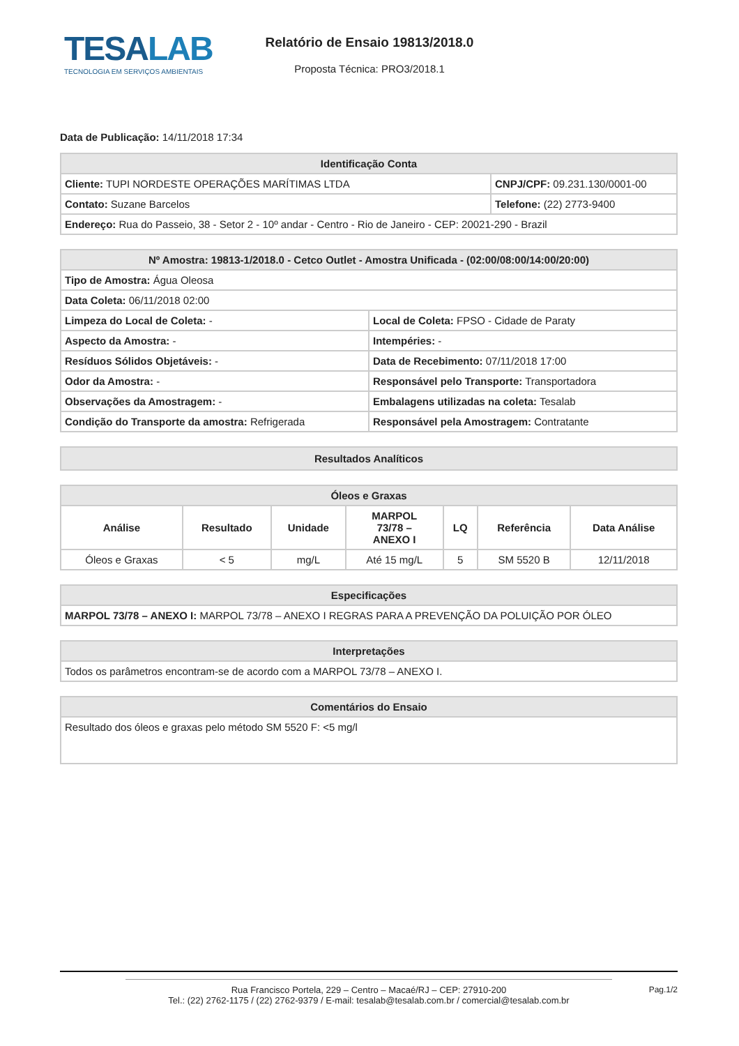TESALAB
TECNOLOGIA EM SERVIÇOS AMBIENTAIS
Relatório de Ensaio 19813/2018.0
Proposta Técnica: PRO3/2018.1
Data de Publicação: 14/11/2018 17:34
| Identificação Conta | |
| --- | --- |
| Cliente: TUPI NORDESTE OPERAÇÕES MARÍTIMAS LTDA | CNPJ/CPF: 09.231.130/0001-00 |
| Contato: Suzane Barcelos | Telefone: (22) 2773-9400 |
| Endereço: Rua do Passeio, 38 - Setor 2 - 10º andar - Centro - Rio de Janeiro - CEP: 20021-290 - Brazil | |
| Nº Amostra: 19813-1/2018.0 - Cetco Outlet - Amostra Unificada - (02:00/08:00/14:00/20:00) | |
| --- | --- |
| Tipo de Amostra: Água Oleosa | |
| Data Coleta: 06/11/2018 02:00 | |
| Limpeza do Local de Coleta: - | Local de Coleta: FPSO - Cidade de Paraty |
| Aspecto da Amostra: - | Intempéries: - |
| Resíduos Sólidos Objetáveis: - | Data de Recebimento: 07/11/2018 17:00 |
| Odor da Amostra: - | Responsável pelo Transporte: Transportadora |
| Observações da Amostragem: - | Embalagens utilizadas na coleta: Tesalab |
| Condição do Transporte da amostra: Refrigerada | Responsável pela Amostragem: Contratante |
| Resultados Analíticos |
| --- |
| Óleos e Graxas | | | | | | |
| --- | --- | --- | --- | --- | --- | --- |
| Análise | Resultado | Unidade | MARPOL 73/78 – ANEXO I | LQ | Referência | Data Análise |
| Óleos e Graxas | < 5 | mg/L | Até 15 mg/L | 5 | SM 5520 B | 12/11/2018 |
| Especificações |
| --- |
| MARPOL 73/78 – ANEXO I: MARPOL 73/78 – ANEXO I REGRAS PARA A PREVENÇÃO DA POLUIÇÃO POR ÓLEO |
| Interpretações |
| --- |
| Todos os parâmetros encontram-se de acordo com a MARPOL 73/78 – ANEXO I. |
| Comentários do Ensaio |
| --- |
| Resultado dos óleos e graxas pelo método SM 5520 F: <5 mg/l |
Rua Francisco Portela, 229 – Centro – Macaé/RJ – CEP: 27910-200
Tel.: (22) 2762-1175 / (22) 2762-9379 / E-mail: tesalab@tesalab.com.br / comercial@tesalab.com.br
Pag.1/2